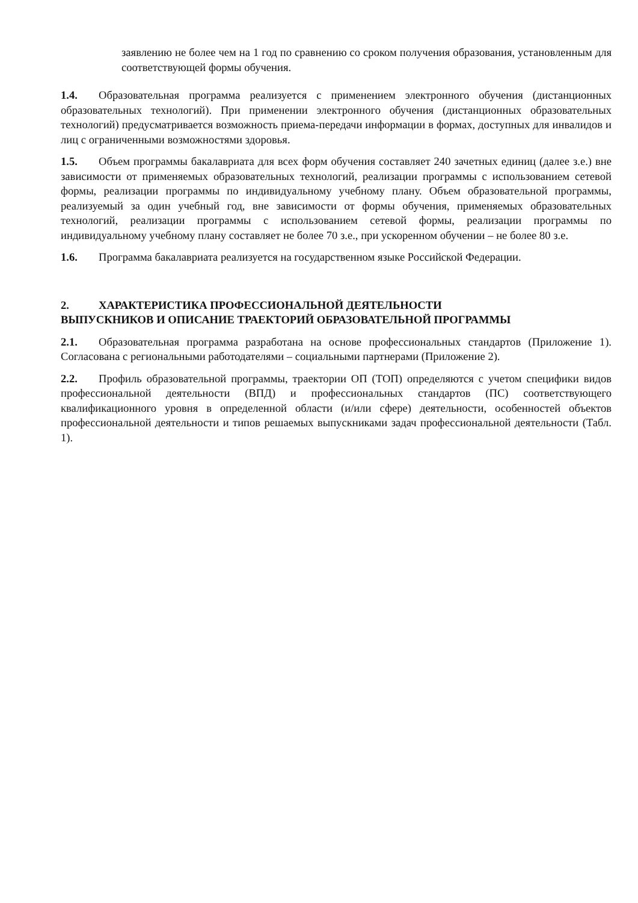заявлению не более чем на 1 год по сравнению со сроком получения образования, установленным для соответствующей формы обучения.
1.4. Образовательная программа реализуется с применением электронного обучения (дистанционных образовательных технологий). При применении электронного обучения (дистанционных образовательных технологий) предусматривается возможность приема-передачи информации в формах, доступных для инвалидов и лиц с ограниченными возможностями здоровья.
1.5. Объем программы бакалавриата для всех форм обучения составляет 240 зачетных единиц (далее з.е.) вне зависимости от применяемых образовательных технологий, реализации программы с использованием сетевой формы, реализации программы по индивидуальному учебному плану. Объем образовательной программы, реализуемый за один учебный год, вне зависимости от формы обучения, применяемых образовательных технологий, реализации программы с использованием сетевой формы, реализации программы по индивидуальному учебному плану составляет не более 70 з.е., при ускоренном обучении – не более 80 з.е.
1.6. Программа бакалавриата реализуется на государственном языке Российской Федерации.
2. ХАРАКТЕРИСТИКА ПРОФЕССИОНАЛЬНОЙ ДЕЯТЕЛЬНОСТИ
ВЫПУСКНИКОВ И ОПИСАНИЕ ТРАЕКТОРИЙ ОБРАЗОВАТЕЛЬНОЙ ПРОГРАММЫ
2.1. Образовательная программа разработана на основе профессиональных стандартов (Приложение 1). Согласована с региональными работодателями – социальными партнерами (Приложение 2).
2.2. Профиль образовательной программы, траектории ОП (ТОП) определяются с учетом специфики видов профессиональной деятельности (ВПД) и профессиональных стандартов (ПС) соответствующего квалификационного уровня в определенной области (и/или сфере) деятельности, особенностей объектов профессиональной деятельности и типов решаемых выпускниками задач профессиональной деятельности (Табл. 1).